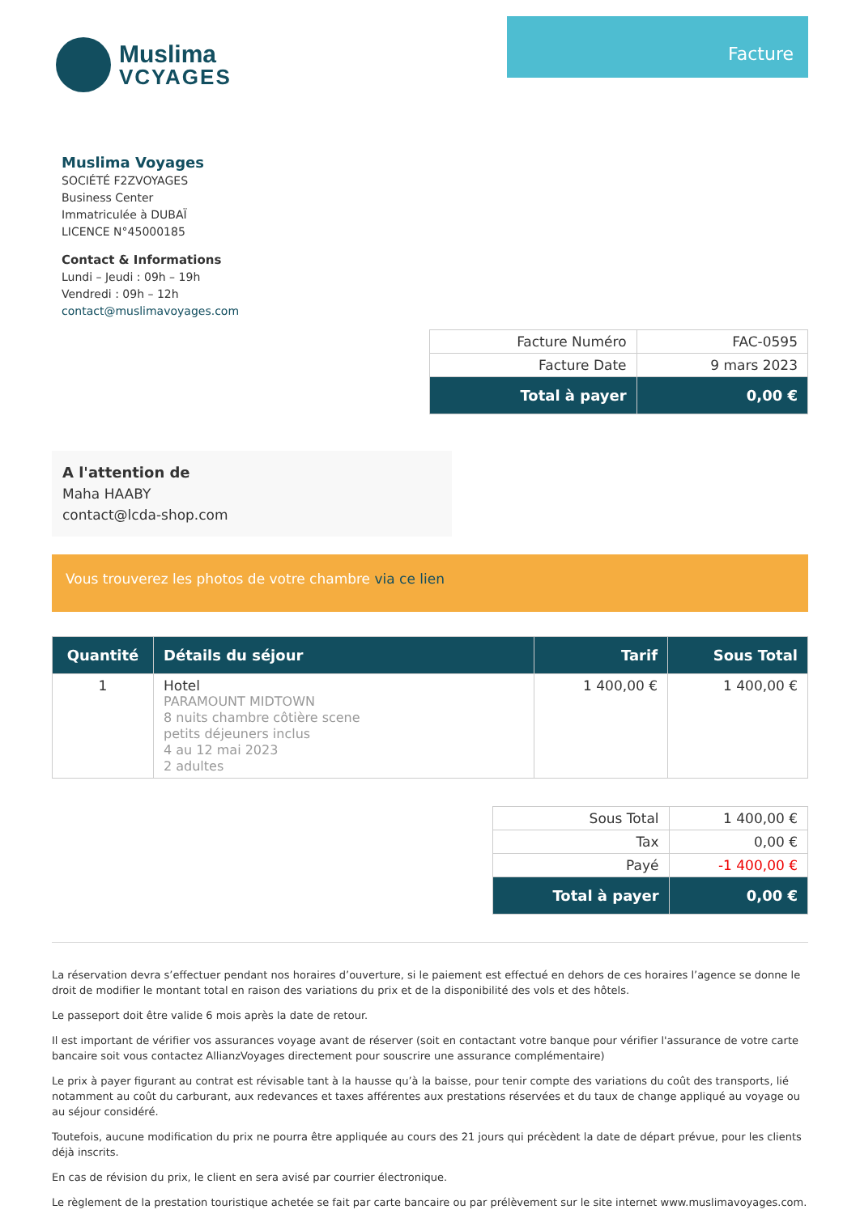Muslima
VCYAGES
Facture
Muslima Voyages
SOCIÉTÉ F2ZVOYAGES
Business Center
Immatriculée à DUBAÏ
LICENCE N°45000185
Contact & Informations
Lundi – Jeudi : 09h – 19h
Vendredi : 09h – 12h
contact@muslimavoyages.com
| Facture Numéro | FAC-0595 |
| Facture Date | 9 mars 2023 |
| Total à payer | 0,00 € |
A l'attention de
Maha HAABY
contact@lcda-shop.com
Vous trouverez les photos de votre chambre via ce lien
| Quantité | Détails du séjour | Tarif | Sous Total |
| --- | --- | --- | --- |
| 1 | Hotel PARAMOUNT MIDTOWN 8 nuits chambre côtière scene petits déjeuners inclus 4 au 12 mai 2023 2 adultes | 1 400,00 € | 1 400,00 € |
| Sous Total | 1 400,00 € |
| Tax | 0,00 € |
| Payé | -1 400,00 € |
| Total à payer | 0,00 € |
La réservation devra s’effectuer pendant nos horaires d’ouverture, si le paiement est effectué en dehors de ces horaires l’agence se donne le droit de modifier le montant total en raison des variations du prix et de la disponibilité des vols et des hôtels.
Le passeport doit être valide 6 mois après la date de retour.
Il est important de vérifier vos assurances voyage avant de réserver (soit en contactant votre banque pour vérifier l'assurance de votre carte bancaire soit vous contactez AllianzVoyages directement pour souscrire une assurance complémentaire)
Le prix à payer figurant au contrat est révisable tant à la hausse qu’à la baisse, pour tenir compte des variations du coût des transports, lié notamment au coût du carburant, aux redevances et taxes afférentes aux prestations réservées et du taux de change appliqué au voyage ou au séjour considéré.
Toutefois, aucune modification du prix ne pourra être appliquée au cours des 21 jours qui précèdent la date de départ prévue, pour les clients déjà inscrits.
En cas de révision du prix, le client en sera avisé par courrier électronique.
Le règlement de la prestation touristique achetée se fait par carte bancaire ou par prélèvement sur le site internet www.muslimavoyages.com.